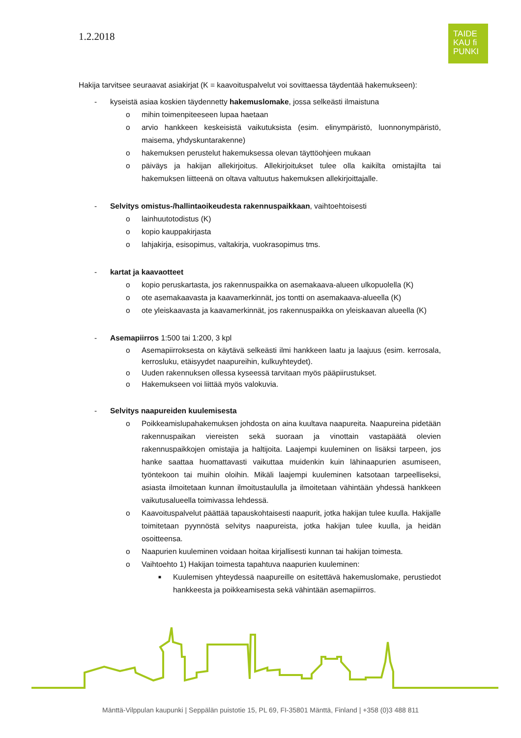1.2.2018
TAIDE
KAU fi
PUNKI
Hakija tarvitsee seuraavat asiakirjat (K = kaavoituspalvelut voi sovittaessa täydentää hakemukseen):
- kyseistä asiaa koskien täydennetty hakemuslomake, jossa selkeästi ilmaistuna
o mihin toimenpiteeseen lupaa haetaan
o arvio hankkeen keskeisistä vaikutuksista (esim. elinympäristö, luonnonympäristö, maisema, yhdyskuntarakenne)
o hakemuksen perustelut hakemuksessa olevan täyttöohjeen mukaan
o päiväys ja hakijan allekirjoitus. Allekirjoitukset tulee olla kaikilta omistajilta tai hakemuksen liitteenä on oltava valtuutus hakemuksen allekirjoittajalle.
- Selvitys omistus-/hallintaoikeudesta rakennuspaikkaan, vaihtoehtoisesti
o lainhuutotodistus (K)
o kopio kauppakirjasta
o lahjakirja, esisopimus, valtakirja, vuokrasopimus tms.
- kartat ja kaavaotteet
o kopio peruskartasta, jos rakennuspaikka on asemakaava-alueen ulkopuolella (K)
o ote asemakaavasta ja kaavamerkinnät, jos tontti on asemakaava-alueella (K)
o ote yleiskaavasta ja kaavamerkinnät, jos rakennuspaikka on yleiskaavan alueella (K)
- Asemapiirros 1:500 tai 1:200, 3 kpl
o Asemapiirroksesta on käytävä selkeästi ilmi hankkeen laatu ja laajuus (esim. kerrosala, kerrosluku, etäisyydet naapureihin, kulkuyhteydet).
o Uuden rakennuksen ollessa kyseessä tarvitaan myös pääpiirustukset.
o Hakemukseen voi liittää myös valokuvia.
- Selvitys naapureiden kuulemisesta
o Poikkeamislupahakemuksen johdosta on aina kuultava naapureita. Naapureina pidetään rakennuspaikan viereisten sekä suoraan ja vinottain vastapäätä olevien rakennuspaikkojen omistajia ja haltijoita. Laajempi kuuleminen on lisäksi tarpeen, jos hanke saattaa huomattavasti vaikuttaa muidenkin kuin lähinaapurien asumiseen, työntekoon tai muihin oloihin. Mikäli laajempi kuuleminen katsotaan tarpeelliseksi, asiasta ilmoitetaan kunnan ilmoitustaululla ja ilmoitetaan vähintään yhdessä hankkeen vaikutusalueella toimivassa lehdessä.
o Kaavoituspalvelut päättää tapauskohtaisesti naapurit, jotka hakijan tulee kuulla. Hakijalle toimitetaan pyynnöstä selvitys naapureista, jotka hakijan tulee kuulla, ja heidän osoitteensa.
o Naapurien kuuleminen voidaan hoitaa kirjallisesti kunnan tai hakijan toimesta.
o Vaihtoehto 1) Hakijan toimesta tapahtuva naapurien kuuleminen:
■ Kuulemisen yhteydessä naapureille on esitettävä hakemuslomake, perustiedot hankkeesta ja poikkeamisesta sekä vähintään asemapiirros.
Mänttä-Vilppulan kaupunki | Seppälän puistotie 15, PL 69, FI-35801 Mänttä, Finland | +358 (0)3 488 811